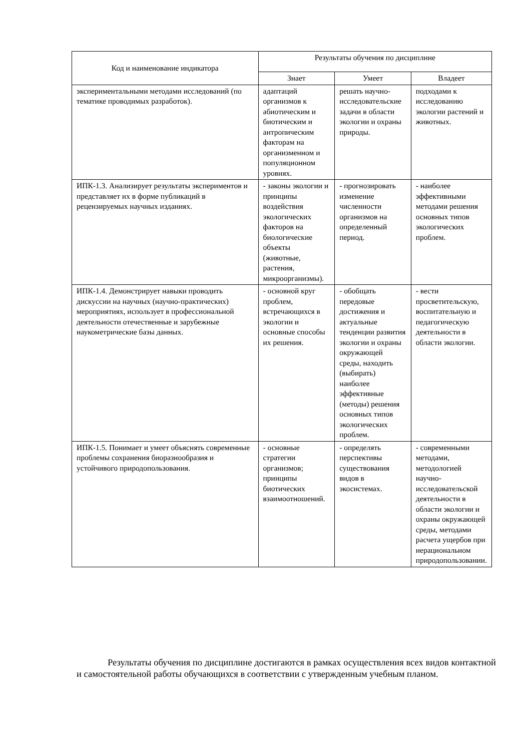| Код и наименование индикатора | Результаты обучения по дисциплине | | |
| --- | --- | --- | --- |
| | Знает | Умеет | Владеет |
| экспериментальными методами исследований (по тематике проводимых разработок). | адаптаций организмов к абиотическим и биотическим и антропическим факторам на организменном и популяционном уровнях. | решать научно-исследовательские задачи в области экологии и охраны природы. | подходами к исследованию экологии растений и животных. |
| ИПК-1.3. Анализирует результаты экспериментов и представляет их в форме публикаций в рецензируемых научных изданиях. | - законы экологии и принципы воздействия экологических факторов на биологические объекты (животные, растения, микроорганизмы). | - прогнозировать изменение численности организмов на определенный период. | - наиболее эффективными методами решения основных типов экологических проблем. |
| ИПК-1.4. Демонстрирует навыки проводить дискуссии на научных (научно-практических) мероприятиях, использует в профессиональной деятельности отечественные и зарубежные наукометрические базы данных. | - основной круг проблем, встречающихся в экологии и основные способы их решения. | - обобщать передовые достижения и актуальные тенденции развития экологии и охраны окружающей среды, находить (выбирать) наиболее эффективные (методы) решения основных типов экологических проблем. | - вести просветительскую, воспитательную и педагогическую деятельности в области экологии. |
| ИПК-1.5. Понимает и умеет объяснять современные проблемы сохранения биоразнообразия и устойчивого природопользования. | - основные стратегии организмов; принципы биотических взаимоотношений. | - определять перспективы существования видов в экосистемах. | - современными методами, методологией научно-исследовательской деятельности в области экологии и охраны окружающей среды, методами расчета ущербов при нерациональном природопользовании. |
Результаты обучения по дисциплине достигаются в рамках осуществления всех видов контактной и самостоятельной работы обучающихся в соответствии с утвержденным учебным планом.